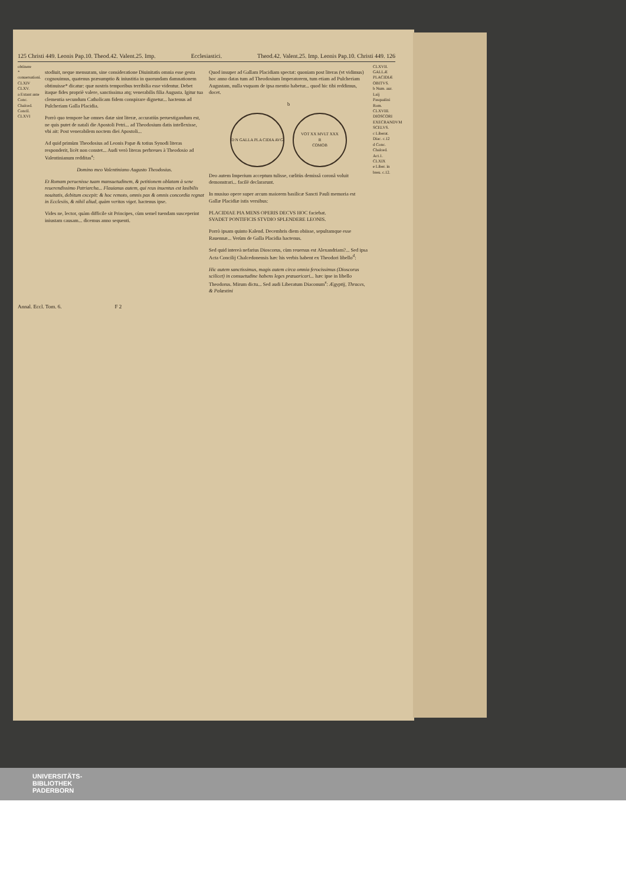125 Christi 449. Leonis Pap.10. Theod.42. Valent.25. Imp. Ecclesiastici. Theod.42. Valent.25. Imp. Leonis Pap.10. Christi 449. 126
obtinere
* conuersationi.
CLXIV
CLXV.
a Extant ante Conc. Chalced. Concil.
CLXVI
stodiuit, neque mensuram, sine consideratione Diuinitatis omnia esse gesta cognouimus, quatenus præsumptio & iniustitia in quorundam damnationem obtinuisse* dicatur: quæ nostris temporibus terribilia esse videntur. Debet itaque fides propriè valere, sanctissima atq; venerabilis filia Augusta. Igitur tua clementia secundum Catholicam fidem conspirare dignetur... hactenus ad Pulcheriam Galla Placidia.
Porrò quo tempore hæ omnes datæ sint literæ, accuratiùs peruestigandum est, ne quis putet de natali die Apostoli Petri... ad Theodosium datis intellexisse, vbi ait: Post venerabilem noctem diei Apostoli...
Ad quid primùm Theodosius ad Leonis Papæ & totius Synodi literas responderit, licèt non constet... Audi verò literas perbreues à Theodosio ad Valentinianum redditas<sup>a</sup>:
Domino meo Valentiniano Augusto Theodosius.
Et Romam peruenisse tuam mansuetudinem, & petitionem oblatam à sene reuerendissimo Patriarcha... Flauianus autem, qui reus inuentus est lasibilis nouitatis, debitum excepit: & hoc remoto, omnis pax & omnis concordia regnat in Ecclesiis, & nihil aliud, quàm veritas viget. hactenus ipse.
Vides ne, lector, quàm difficile sit Principes, cùm semel tuendam susceperint iniustam causam... dicemus anno sequenti.
Quod insuper ad Gallam Placidiam spectat: quoniam post literas (vt vidimus) hoc anno datas tum ad Theodosium Imperatorem, tum etiam ad Pulcheriam Augustam, nulla vsquam de ipsa mentio habetur... quod hic tibi reddimus, docet.
b
D N GALLA PLA CIDIA AVG
VOT XX MVLT XXX
R
COMOB
Deo autem Imperium acceptum tulisse, cœlitùs demissâ coronâ voluit demonstrari... facilè declararunt.
In musiuo opere super arcum maiorem basilicæ Sancti Pauli memoria est Gallæ Placidiæ istis versibus:
PLACIDIAE PIA MENS OPERIS DECVS HOC faciebat.
SVADET PONTIFICIS STVDIO SPLENDERE LEONIS.
Porrò ipsam quinto Kalend. Decembris diem obiisse, sepultamque esse Rauennæ... Verùm de Galla Placidia hactenus.
Sed quid intereà nefarius Dioscorus, cùm reuersus est Alexandriam?... Sed ipsa Acta Concilij Chalcedonensis hæc his verbis habent ex Theodori libello<sup>d</sup>:
Hic autem sanctissimus, magis autem circa omnia ferocissimus (Dioscorus scilicet) in consuetudine habens leges præuaricari... hæc ipse in libello Theodorus. Mirum dictu... Sed audi Liberatum Diaconum<sup>e</sup>: Ægyptij, Thraces, & Palæstini
CLXVII.
GALLÆ PLACIDIÆ OBITVS.
b Num. aur. Laij Pasqualini Rom.
CLXVIII.
DIOSCORI EXECRANDVM SCELVS.
c Liberat. Diac. c.12
d Conc. Chalced. Act.1.
CLXIX
e Liber. in breu. c.12.
Annal. Eccl. Tom. 6. F 2
UNIVERSITÄTS-
BIBLIOTHEK
PADERBORN